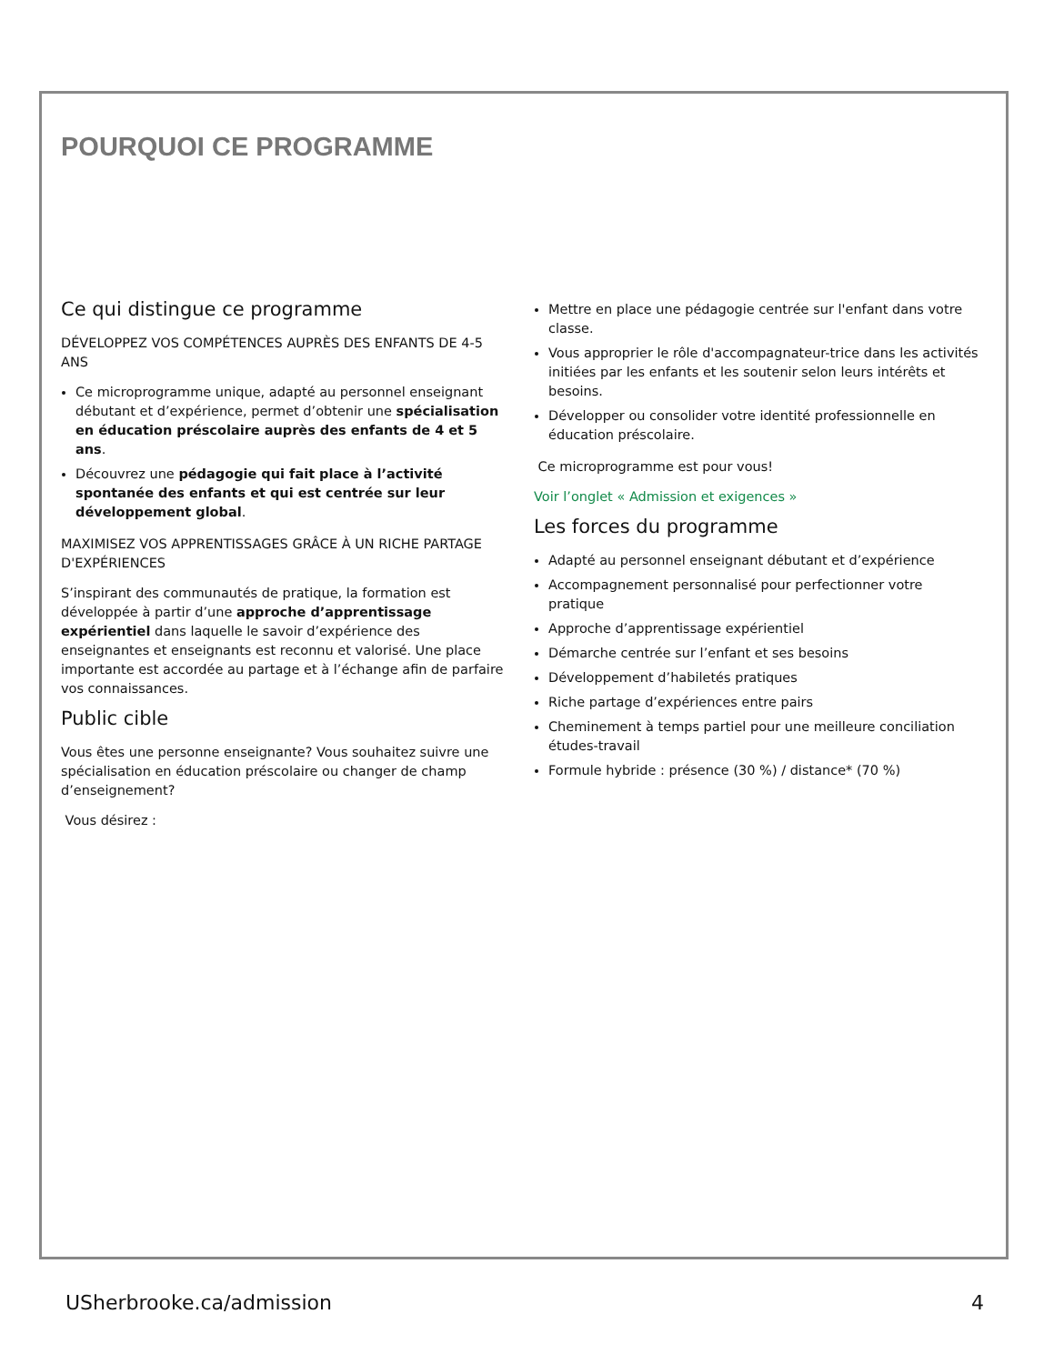POURQUOI CE PROGRAMME
Ce qui distingue ce programme
DÉVELOPPEZ VOS COMPÉTENCES AUPRÈS DES ENFANTS DE 4-5 ANS
Ce microprogramme unique, adapté au personnel enseignant débutant et d’expérience, permet d’obtenir une spécialisation en éducation préscolaire auprès des enfants de 4 et 5 ans.
Découvrez une pédagogie qui fait place à l’activité spontanée des enfants et qui est centrée sur leur développement global.
MAXIMISEZ VOS APPRENTISSAGES GRÂCE À UN RICHE PARTAGE D'EXPÉRIENCES
S’inspirant des communautés de pratique, la formation est développée à partir d’une approche d’apprentissage expérientiel dans laquelle le savoir d’expérience des enseignantes et enseignants est reconnu et valorisé. Une place importante est accordée au partage et à l’échange afin de parfaire vos connaissances.
Public cible
Vous êtes une personne enseignante? Vous souhaitez suivre une spécialisation en éducation préscolaire ou changer de champ d’enseignement?
Vous désirez :
Mettre en place une pédagogie centrée sur l'enfant dans votre classe.
Vous approprier le rôle d'accompagnateur-trice dans les activités initiées par les enfants et les soutenir selon leurs intérêts et besoins.
Développer ou consolider votre identité professionnelle en éducation préscolaire.
Ce microprogramme est pour vous!
Voir l’onglet « Admission et exigences »
Les forces du programme
Adapté au personnel enseignant débutant et d’expérience
Accompagnement personnalisé pour perfectionner votre pratique
Approche d’apprentissage expérientiel
Démarche centrée sur l’enfant et ses besoins
Développement d’habiletés pratiques
Riche partage d’expériences entre pairs
Cheminement à temps partiel pour une meilleure conciliation études-travail
Formule hybride : présence (30 %) / distance* (70 %)
USherbrooke.ca/admission 4